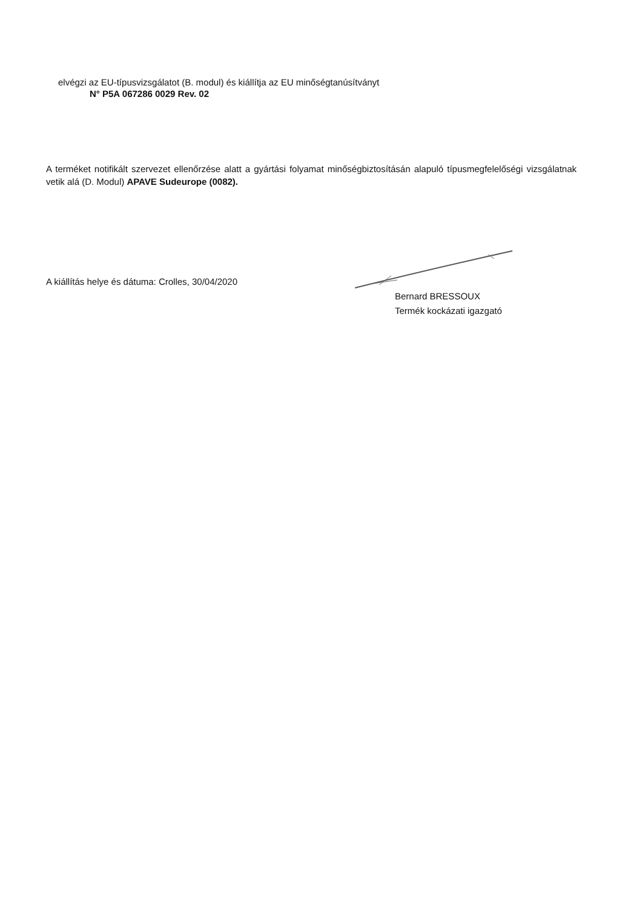elvégzi az EU-típusvizsgálatot (B. modul) és kiállítja az EU minőségtanúsítványt
N° P5A 067286 0029 Rev. 02
A terméket notifikált szervezet ellenőrzése alatt a gyártási folyamat minőségbiztosításán alapuló típusmegfelelőségi vizsgálatnak vetik alá (D. Modul) APAVE Sudeurope (0082).
A kiállítás helye és dátuma: Crolles, 30/04/2020
Bernard BRESSOUX
Termék kockázati igazgató